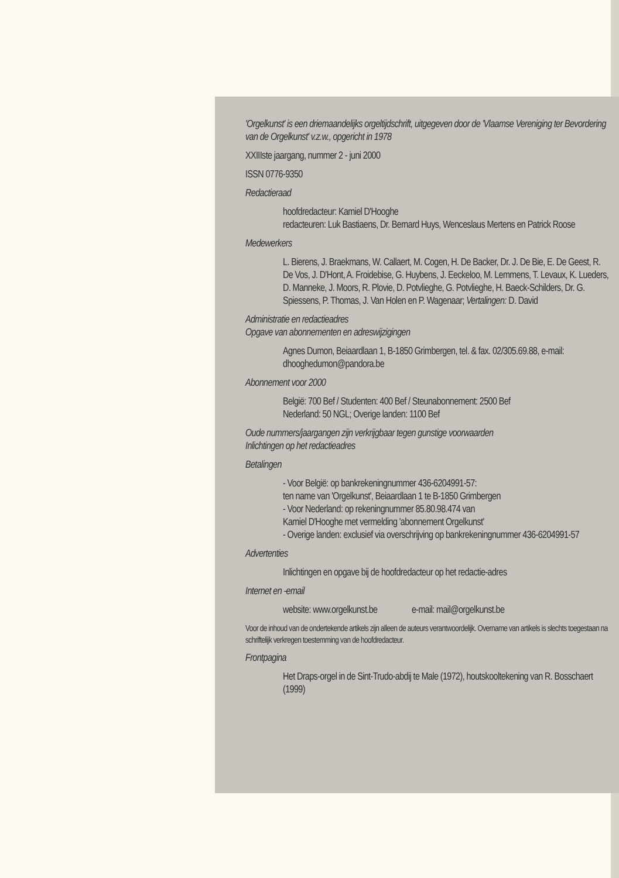'Orgelkunst' is een driemaandelijks orgeltijdschrift, uitgegeven door de 'Vlaamse Vereniging ter Bevordering van de Orgelkunst' v.z.w., opgericht in 1978
XXIIIste jaargang, nummer 2 - juni 2000
ISSN 0776-9350
Redactieraad
hoofdredacteur: Kamiel D'Hooghe
redacteuren: Luk Bastiaens, Dr. Bernard Huys, Wenceslaus Mertens en Patrick Roose
Medewerkers
L. Bierens, J. Braekmans, W. Callaert, M. Cogen, H. De Backer, Dr. J. De Bie, E. De Geest, R. De Vos, J. D'Hont, A. Froidebise, G. Huybens, J. Eeckeloo, M. Lemmens, T. Levaux, K. Lueders, D. Manneke, J. Moors, R. Plovie, D. Potvlieghe, G. Potvlieghe, H. Baeck-Schilders, Dr. G. Spiessens, P. Thomas, J. Van Holen en P. Wagenaar; Vertalingen: D. David
Administratie en redactieadres
Opgave van abonnementen en adreswijzigingen
Agnes Dumon, Beiaardlaan 1, B-1850 Grimbergen, tel. & fax. 02/305.69.88, e-mail: dhooghedumon@pandora.be
Abonnement voor 2000
België: 700 Bef / Studenten: 400 Bef / Steunabonnement: 2500 Bef
Nederland: 50 NGL; Overige landen: 1100 Bef
Oude nummers/jaargangen zijn verkrijgbaar tegen gunstige voorwaarden
Inlichtingen op het redactieadres
Betalingen
- Voor België: op bankrekeningnummer 436-6204991-57:
ten name van 'Orgelkunst', Beiaardlaan 1 te B-1850 Grimbergen
- Voor Nederland: op rekeningnummer 85.80.98.474 van
Kamiel D'Hooghe met vermelding 'abonnement Orgelkunst'
- Overige landen: exclusief via overschrijving op bankrekeningnummer 436-6204991-57
Advertenties
Inlichtingen en opgave bij de hoofdredacteur op het redactie-adres
Internet en -email
website: www.orgelkunst.be e-mail: mail@orgelkunst.be
Voor de inhoud van de ondertekende artikels zijn alleen de auteurs verantwoordelijk. Overname van artikels is slechts toegestaan na schriftelijk verkregen toestemming van de hoofdredacteur.
Frontpagina
Het Draps-orgel in de Sint-Trudo-abdij te Male (1972), houtskooltekening van R. Bosschaert (1999)